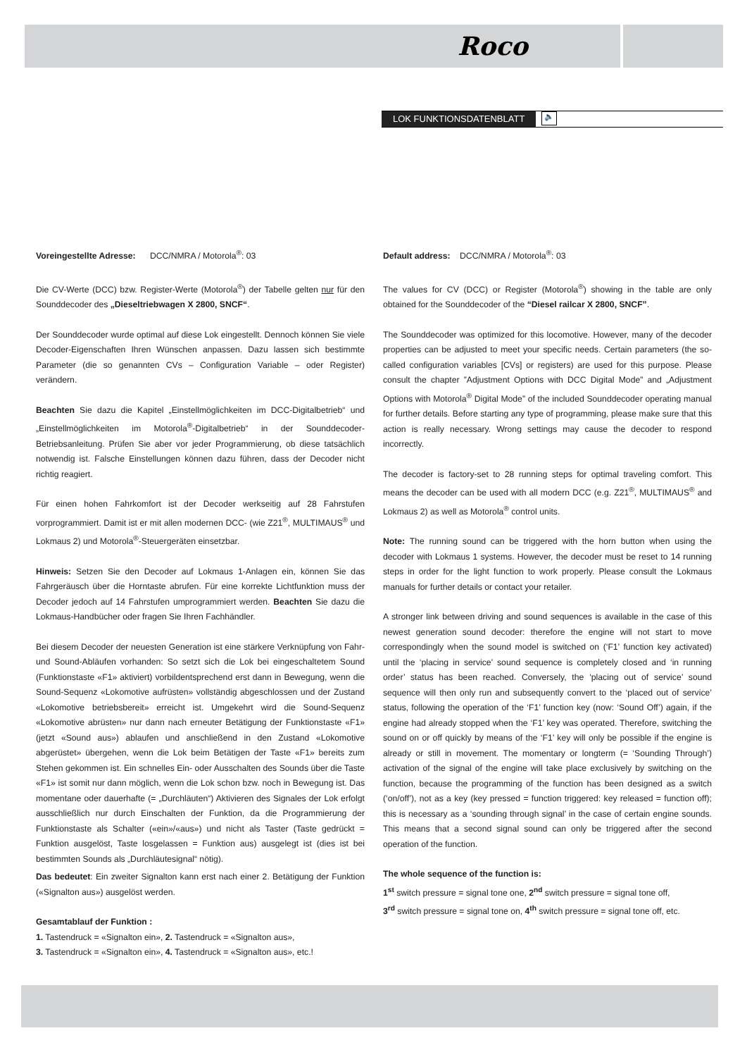Roco
LOK FUNKTIONSDATENBLATT 🔈
Voreingestellte Adresse: DCC/NMRA / Motorola<sup>®</sup>: 03
Die CV-Werte (DCC) bzw. Register-Werte (Motorola<sup>®</sup>) der Tabelle gelten nur für den Sounddecoder des „Dieseltriebwagen X 2800, SNCF“.
Der Sounddecoder wurde optimal auf diese Lok eingestellt. Dennoch können Sie viele Decoder-Eigenschaften Ihren Wünschen anpassen. Dazu lassen sich bestimmte Parameter (die so genannten CVs – Configuration Variable – oder Register) verändern.
Beachten Sie dazu die Kapitel „Einstellmöglichkeiten im DCC-Digitalbetrieb“ und „Einstellmöglichkeiten im Motorola<sup>®</sup>-Digitalbetrieb“ in der Sounddecoder- Betriebsanleitung. Prüfen Sie aber vor jeder Programmierung, ob diese tatsächlich notwendig ist. Falsche Einstellungen können dazu führen, dass der Decoder nicht richtig reagiert.
Für einen hohen Fahrkomfort ist der Decoder werkseitig auf 28 Fahrstufen vorprogrammiert. Damit ist er mit allen modernen DCC- (wie Z21<sup>®</sup>, MULTIMAUS<sup>®</sup> und Lokmaus 2) und Motorola<sup>®</sup>-Steuergeräten einsetzbar.
Hinweis: Setzen Sie den Decoder auf Lokmaus 1-Anlagen ein, können Sie das Fahrgeräusch über die Horntaste abrufen. Für eine korrekte Lichtfunktion muss der Decoder jedoch auf 14 Fahrstufen umprogrammiert werden. Beachten Sie dazu die Lokmaus-Handbücher oder fragen Sie Ihren Fachhändler.
Bei diesem Decoder der neuesten Generation ist eine stärkere Verknüpfung von Fahr- und Sound-Abläufen vorhanden: So setzt sich die Lok bei eingeschaltetem Sound (Funktionstaste «F1» aktiviert) vorbildentsprechend erst dann in Bewegung, wenn die Sound-Sequenz «Lokomotive aufrüsten» vollständig abgeschlossen und der Zustand «Lokomotive betriebsbereit» erreicht ist. Umgekehrt wird die Sound-Sequenz «Lokomotive abrüsten» nur dann nach erneuter Betätigung der Funktionstaste «F1» (jetzt «Sound aus») ablaufen und anschließend in den Zustand «Lokomotive abgerüstet» übergehen, wenn die Lok beim Betätigen der Taste «F1» bereits zum Stehen gekommen ist. Ein schnelles Ein- oder Ausschalten des Sounds über die Taste «F1» ist somit nur dann möglich, wenn die Lok schon bzw. noch in Bewegung ist. Das momentane oder dauerhafte (= „Durchläuten“) Aktivieren des Signales der Lok erfolgt ausschließlich nur durch Einschalten der Funktion, da die Programmierung der Funktionstaste als Schalter («ein»/«aus») und nicht als Taster (Taste gedrückt = Funktion ausgelöst, Taste losgelassen = Funktion aus) ausgelegt ist (dies ist bei bestimmten Sounds als „Durchläutesignal“ nötig).
Das bedeutet: Ein zweiter Signalton kann erst nach einer 2. Betätigung der Funktion («Signalton aus») ausgelöst werden.
Gesamtablauf der Funktion :
1. Tastendruck = «Signalton ein», 2. Tastendruck = «Signalton aus»,
3. Tastendruck = «Signalton ein», 4. Tastendruck = «Signalton aus», etc.!
Default address: DCC/NMRA / Motorola<sup>®</sup>: 03
The values for CV (DCC) or Register (Motorola<sup>®</sup>) showing in the table are only obtained for the Sounddecoder of the “Diesel railcar X 2800, SNCF”.
The Sounddecoder was optimized for this locomotive. However, many of the decoder properties can be adjusted to meet your specific needs. Certain parameters (the so-called configuration variables [CVs] or registers) are used for this purpose. Please consult the chapter ”Adjustment Options with DCC Digital Mode” and „Adjustment Options with Motorola<sup>®</sup> Digital Mode” of the included Sounddecoder operating manual for further details. Before starting any type of programming, please make sure that this action is really necessary. Wrong settings may cause the decoder to respond incorrectly.
The decoder is factory-set to 28 running steps for optimal traveling comfort. This means the decoder can be used with all modern DCC (e.g. Z21<sup>®</sup>, MULTIMAUS<sup>®</sup> and Lokmaus 2) as well as Motorola<sup>®</sup> control units.
Note: The running sound can be triggered with the horn button when using the decoder with Lokmaus 1 systems. However, the decoder must be reset to 14 running steps in order for the light function to work properly. Please consult the Lokmaus manuals for further details or contact your retailer.
A stronger link between driving and sound sequences is available in the case of this newest generation sound decoder: therefore the engine will not start to move correspondingly when the sound model is switched on (‘F1’ function key activated) until the ‘placing in service’ sound sequence is completely closed and ‘in running order’ status has been reached. Conversely, the ‘placing out of service’ sound sequence will then only run and subsequently convert to the ‘placed out of service’ status, following the operation of the ‘F1’ function key (now: ‘Sound Off’) again, if the engine had already stopped when the ‘F1’ key was operated. Therefore, switching the sound on or off quickly by means of the ‘F1’ key will only be possible if the engine is already or still in movement. The momentary or longterm (= ‘Sounding Through’) activation of the signal of the engine will take place exclusively by switching on the function, because the programming of the function has been designed as a switch (‘on/off’), not as a key (key pressed = function triggered: key released = function off); this is necessary as a ‘sounding through signal’ in the case of certain engine sounds. This means that a second signal sound can only be triggered after the second operation of the function.
The whole sequence of the function is:
1<sup>st</sup> switch pressure = signal tone one, 2<sup>nd</sup> switch pressure = signal tone off,
3<sup>rd</sup> switch pressure = signal tone on, 4<sup>th</sup> switch pressure = signal tone off, etc.